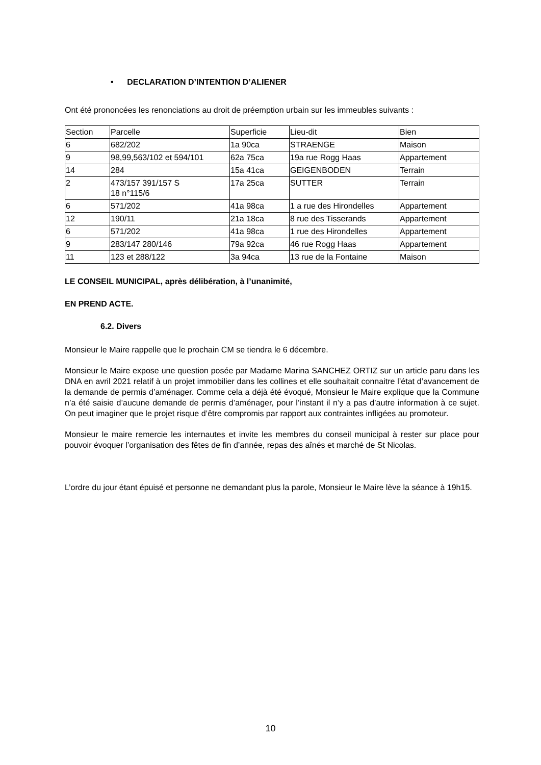• DECLARATION D’INTENTION D’ALIENER
Ont été prononcées les renonciations au droit de préemption urbain sur les immeubles suivants :
| Section | Parcelle | Superficie | Lieu-dit | Bien |
| 6 | 682/202 | 1a 90ca | STRAENGE | Maison |
| 9 | 98,99,563/102 et 594/101 | 62a 75ca | 19a rue Rogg Haas | Appartement |
| 14 | 284 | 15a 41ca | GEIGENBODEN | Terrain |
| 2 | 473/157 391/157 S 18 n°115/6 | 17a 25ca | SUTTER | Terrain |
| 6 | 571/202 | 41a 98ca | 1 a rue des Hirondelles | Appartement |
| 12 | 190/11 | 21a 18ca | 8 rue des Tisserands | Appartement |
| 6 | 571/202 | 41a 98ca | 1 rue des Hirondelles | Appartement |
| 9 | 283/147 280/146 | 79a 92ca | 46 rue Rogg Haas | Appartement |
| 11 | 123 et 288/122 | 3a 94ca | 13 rue de la Fontaine | Maison |
LE CONSEIL MUNICIPAL, après délibération, à l’unanimité,
EN PREND ACTE.
6.2. Divers
Monsieur le Maire rappelle que le prochain CM se tiendra le 6 décembre.
Monsieur le Maire expose une question posée par Madame Marina SANCHEZ ORTIZ sur un article paru dans les DNA en avril 2021 relatif à un projet immobilier dans les collines et elle souhaitait connaitre l’état d’avancement de la demande de permis d’aménager. Comme cela a déjà été évoqué, Monsieur le Maire explique que la Commune n’a été saisie d’aucune demande de permis d’aménager, pour l’instant il n’y a pas d’autre information à ce sujet. On peut imaginer que le projet risque d’être compromis par rapport aux contraintes infligées au promoteur.
Monsieur le maire remercie les internautes et invite les membres du conseil municipal à rester sur place pour pouvoir évoquer l’organisation des fêtes de fin d’année, repas des aînés et marché de St Nicolas.
L’ordre du jour étant épuisé et personne ne demandant plus la parole, Monsieur le Maire lève la séance à 19h15.
10